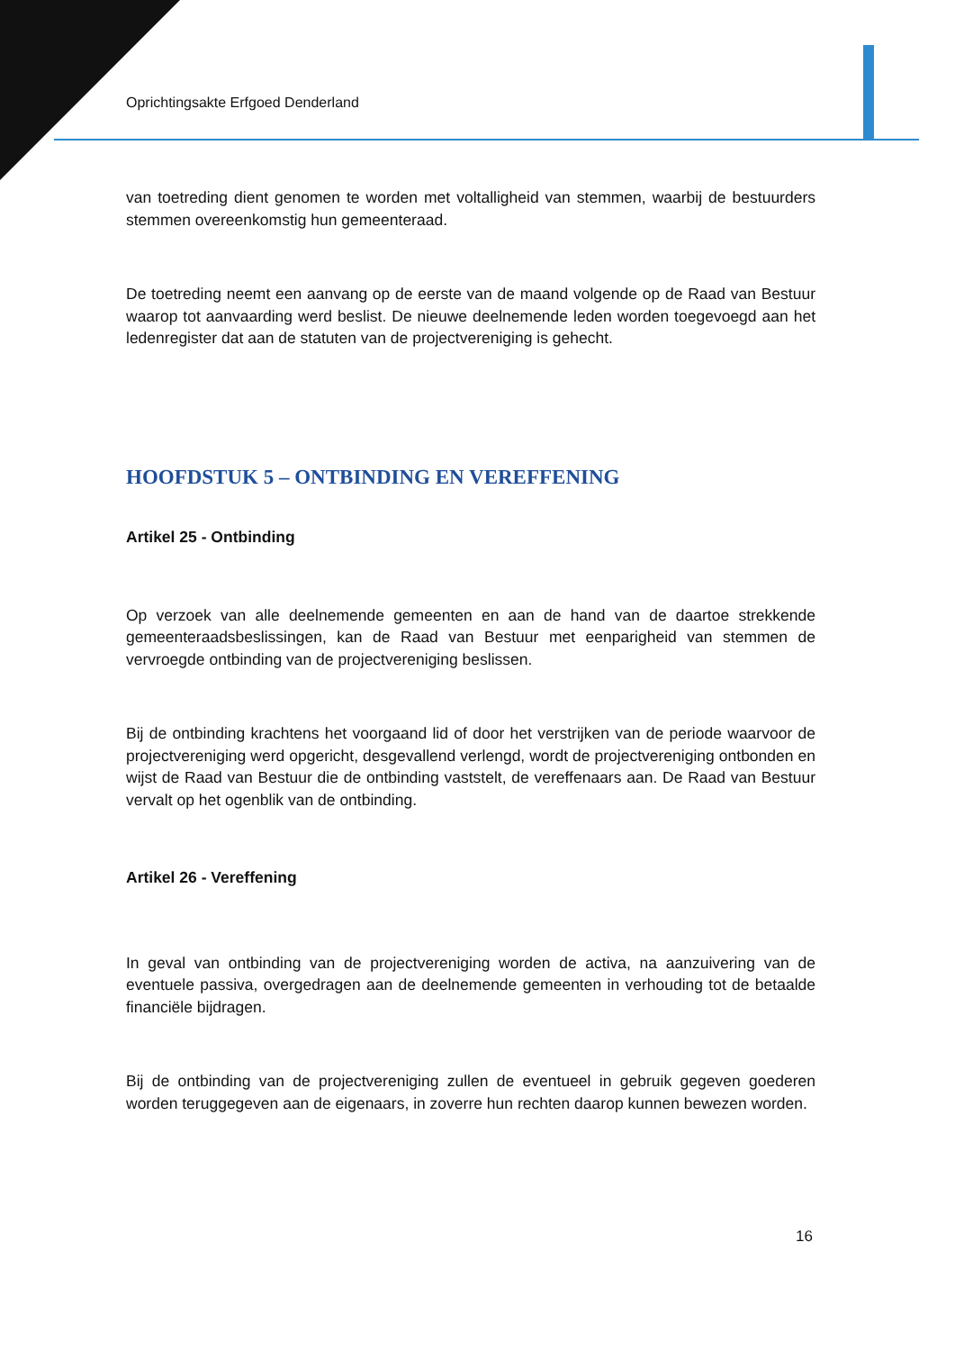Oprichtingsakte Erfgoed Denderland
van toetreding dient genomen te worden met voltalligheid van stemmen, waarbij de bestuurders stemmen overeenkomstig hun gemeenteraad.
De toetreding neemt een aanvang op de eerste van de maand volgende op de Raad van Bestuur waarop tot aanvaarding werd beslist. De nieuwe deelnemende leden worden toegevoegd aan het ledenregister dat aan de statuten van de projectvereniging is gehecht.
HOOFDSTUK 5 – ONTBINDING EN VEREFFENING
Artikel 25 - Ontbinding
Op verzoek van alle deelnemende gemeenten en aan de hand van de daartoe strekkende gemeenteraadsbeslissingen, kan de Raad van Bestuur met eenparigheid van stemmen de vervroegde ontbinding van de projectvereniging beslissen.
Bij de ontbinding krachtens het voorgaand lid of door het verstrijken van de periode waarvoor de projectvereniging werd opgericht, desgevallend verlengd, wordt de projectvereniging ontbonden en wijst de Raad van Bestuur die de ontbinding vaststelt, de vereffenaars aan. De Raad van Bestuur vervalt op het ogenblik van de ontbinding.
Artikel 26 - Vereffening
In geval van ontbinding van de projectvereniging worden de activa, na aanzuivering van de eventuele passiva, overgedragen aan de deelnemende gemeenten in verhouding tot de betaalde financiële bijdragen.
Bij de ontbinding van de projectvereniging zullen de eventueel in gebruik gegeven goederen worden teruggegeven aan de eigenaars, in zoverre hun rechten daarop kunnen bewezen worden.
16